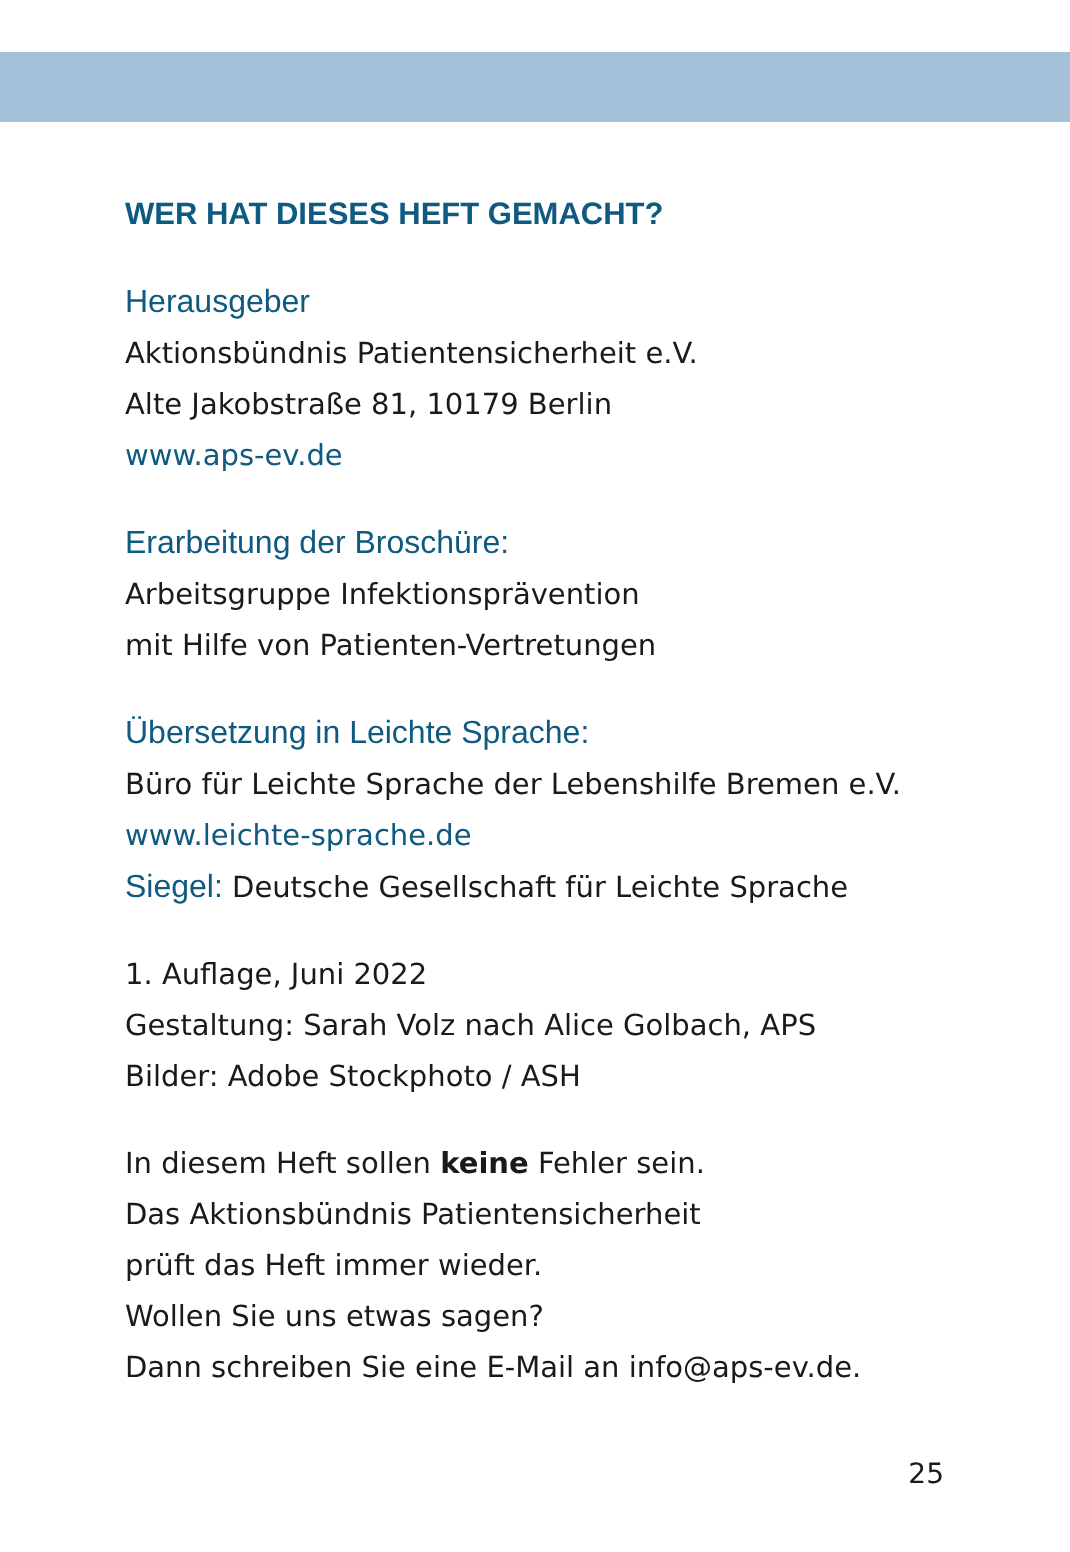WER HAT DIESES HEFT GEMACHT?
Herausgeber
Aktionsbündnis Patientensicherheit e.V.
Alte Jakobstraße 81, 10179 Berlin
www.aps-ev.de
Erarbeitung der Broschüre:
Arbeitsgruppe Infektionsprävention
mit Hilfe von Patienten-Vertretungen
Übersetzung in Leichte Sprache:
Büro für Leichte Sprache der Lebenshilfe Bremen e.V.
www.leichte-sprache.de
Siegel: Deutsche Gesellschaft für Leichte Sprache
1. Auflage, Juni 2022
Gestaltung: Sarah Volz nach Alice Golbach, APS
Bilder: Adobe Stockphoto / ASH
In diesem Heft sollen keine Fehler sein.
Das Aktionsbündnis Patientensicherheit
prüft das Heft immer wieder.
Wollen Sie uns etwas sagen?
Dann schreiben Sie eine E-Mail an info@aps-ev.de.
25